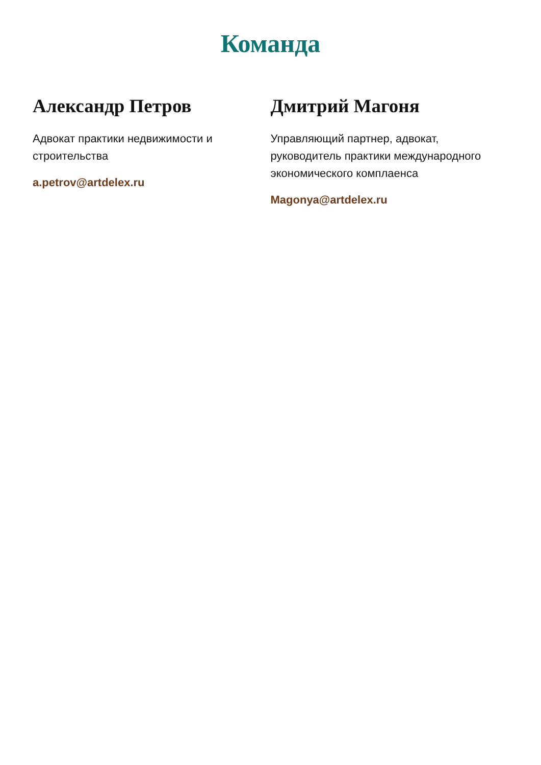Команда
Александр Петров
Адвокат практики недвижимости и строительства
a.petrov@artdelex.ru
Дмитрий Магоня
Управляющий партнер, адвокат, руководитель практики международного экономического комплаенса
Magonya@artdelex.ru